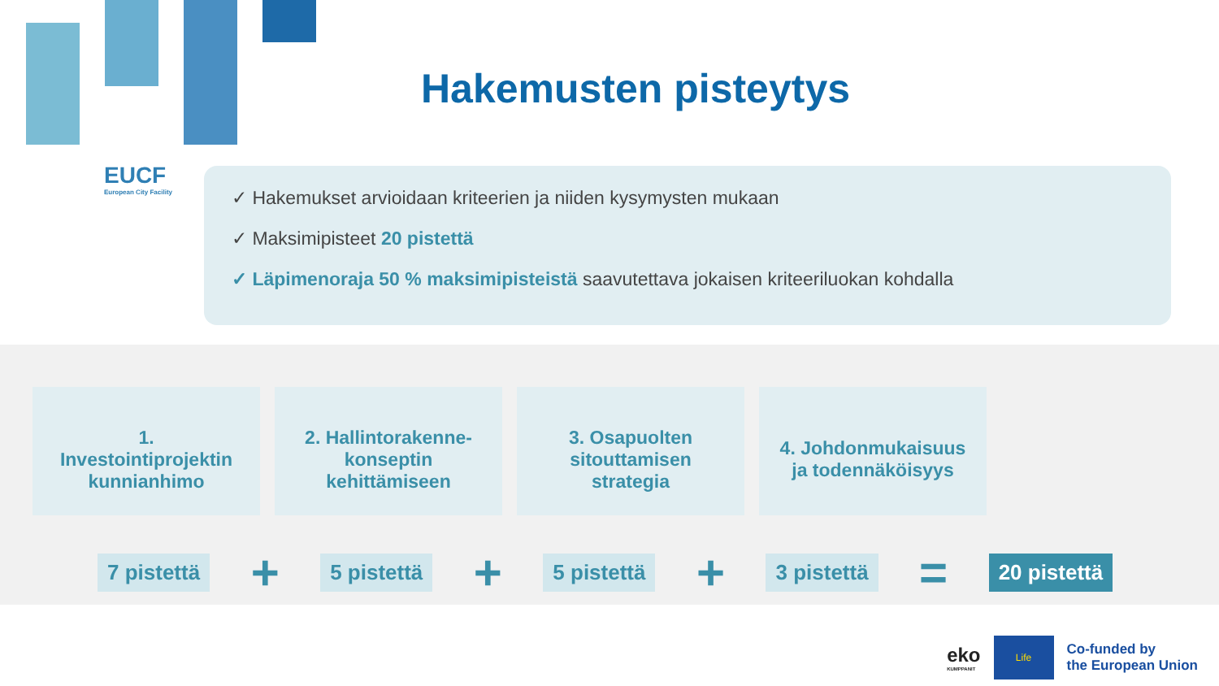EUCF
European City Facility
Hakemusten pisteytys
✓ Hakemukset arvioidaan kriteerien ja niiden kysymysten mukaan
✓ Maksimipisteet 20 pistettä
✓ Läpimenoraja 50 % maksimipisteistä saavutettava jokaisen kriteeriluokan kohdalla
1.
Investointiprojektin
kunnianhimo
2. Hallintorakenne-
konseptin
kehittämiseen
3. Osapuolten
sitouttamisen
strategia
4. Johdonmukaisuus
ja todennäköisyys
7 pistettä + 5 pistettä + 5 pistettä + 3 pistettä = 20 pistettä
eko
KUMPPANIT
Life
Co-funded by
the European Union